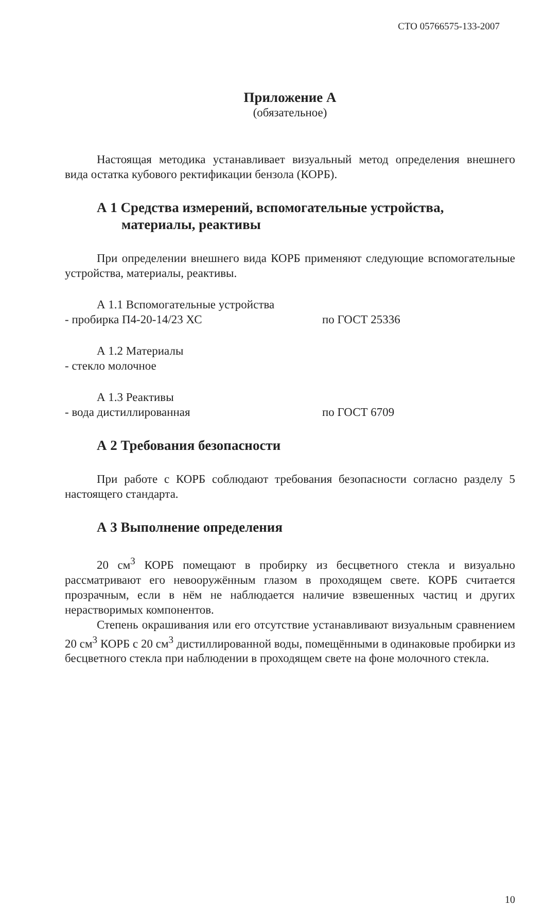СТО 05766575-133-2007
Приложение А
(обязательное)
Настоящая методика устанавливает визуальный метод определения внешнего вида остатка кубового ректификации бензола (КОРБ).
А 1 Средства измерений, вспомогательные устройства,
материалы, реактивы
При определении внешнего вида КОРБ применяют следующие вспомогательные устройства, материалы, реактивы.
А 1.1 Вспомогательные устройства
- пробирка П4-20-14/23 ХС по ГОСТ 25336
А 1.2 Материалы
- стекло молочное
А 1.3 Реактивы
- вода дистиллированная по ГОСТ 6709
А 2 Требования безопасности
При работе с КОРБ соблюдают требования безопасности согласно разделу 5 настоящего стандарта.
А 3 Выполнение определения
20 см<sup>3</sup> КОРБ помещают в пробирку из бесцветного стекла и визуально рассматривают его невооружённым глазом в проходящем свете. КОРБ считается прозрачным, если в нём не наблюдается наличие взвешенных частиц и других нерастворимых компонентов.
Степень окрашивания или его отсутствие устанавливают визуальным сравнением 20 см<sup>3</sup> КОРБ с 20 см<sup>3</sup> дистиллированной воды, помещёнными в одинаковые пробирки из бесцветного стекла при наблюдении в проходящем свете на фоне молочного стекла.
10